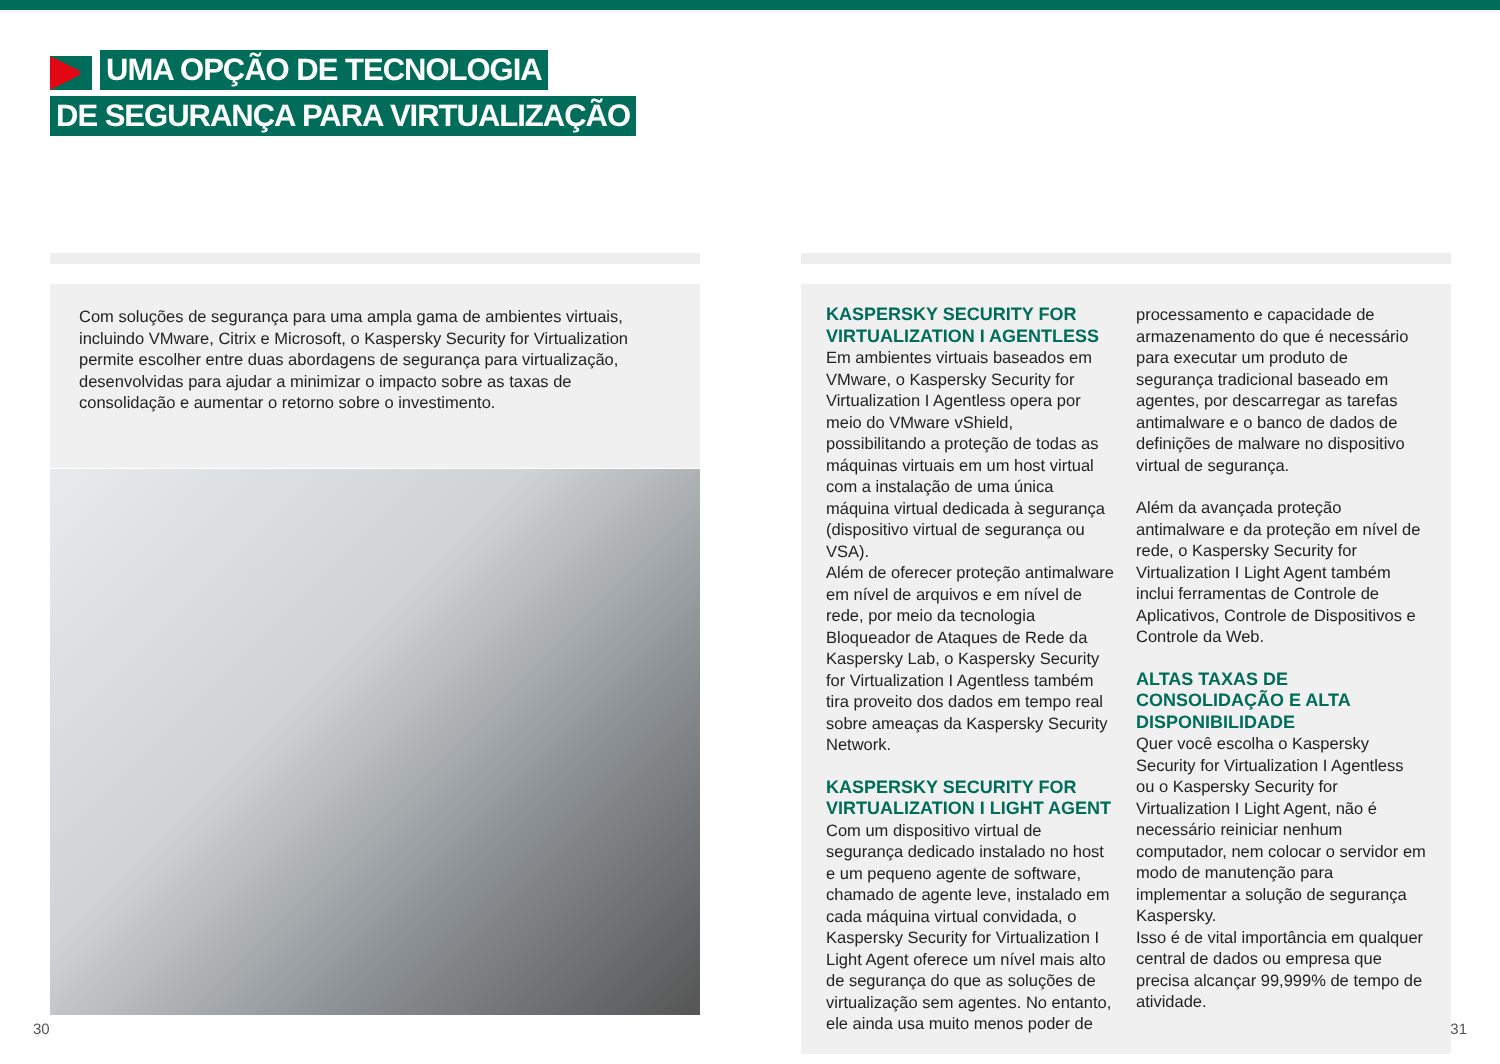UMA OPÇÃO DE TECNOLOGIA
DE SEGURANÇA PARA VIRTUALIZAÇÃO
Com soluções de segurança para uma ampla gama de ambientes virtuais, incluindo VMware, Citrix e Microsoft, o Kaspersky Security for Virtualization permite escolher entre duas abordagens de segurança para virtualização, desenvolvidas para ajudar a minimizar o impacto sobre as taxas de consolidação e aumentar o retorno sobre o investimento.
KASPERSKY SECURITY FOR VIRTUALIZATION I AGENTLESS
Em ambientes virtuais baseados em VMware, o Kaspersky Security for Virtualization I Agentless opera por meio do VMware vShield, possibilitando a proteção de todas as máquinas virtuais em um host virtual com a instalação de uma única máquina virtual dedicada à segurança (dispositivo virtual de segurança ou VSA).
Além de oferecer proteção antimalware em nível de arquivos e em nível de rede, por meio da tecnologia Bloqueador de Ataques de Rede da Kaspersky Lab, o Kaspersky Security for Virtualization I Agentless também tira proveito dos dados em tempo real sobre ameaças da Kaspersky Security Network.
KASPERSKY SECURITY FOR VIRTUALIZATION I LIGHT AGENT
Com um dispositivo virtual de segurança dedicado instalado no host e um pequeno agente de software, chamado de agente leve, instalado em cada máquina virtual convidada, o Kaspersky Security for Virtualization I Light Agent oferece um nível mais alto de segurança do que as soluções de virtualização sem agentes. No entanto, ele ainda usa muito menos poder de
processamento e capacidade de armazenamento do que é necessário para executar um produto de segurança tradicional baseado em agentes, por descarregar as tarefas antimalware e o banco de dados de definições de malware no dispositivo virtual de segurança.
Além da avançada proteção antimalware e da proteção em nível de rede, o Kaspersky Security for Virtualization I Light Agent também inclui ferramentas de Controle de Aplicativos, Controle de Dispositivos e Controle da Web.
ALTAS TAXAS DE CONSOLIDAÇÃO E ALTA DISPONIBILIDADE
Quer você escolha o Kaspersky Security for Virtualization I Agentless ou o Kaspersky Security for Virtualization I Light Agent, não é necessário reiniciar nenhum computador, nem colocar o servidor em modo de manutenção para implementar a solução de segurança Kaspersky.
Isso é de vital importância em qualquer central de dados ou empresa que precisa alcançar 99,999% de tempo de atividade.
30 31